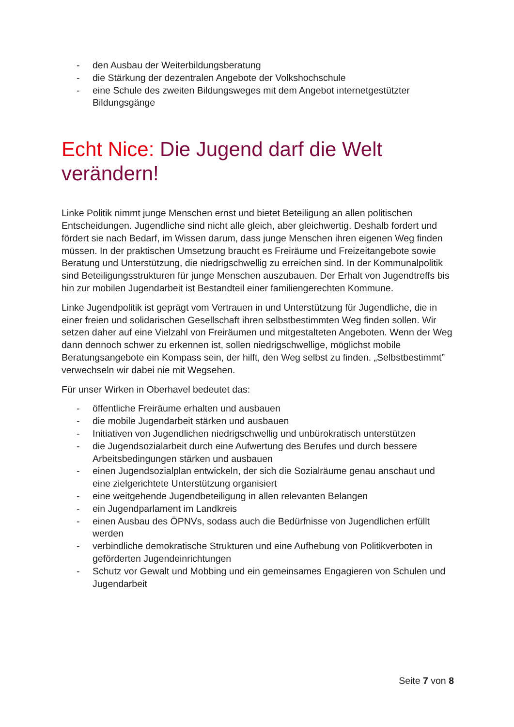- den Ausbau der Weiterbildungsberatung
- die Stärkung der dezentralen Angebote der Volkshochschule
- eine Schule des zweiten Bildungsweges mit dem Angebot internetgestützter Bildungsgänge
Echt Nice: Die Jugend darf die Welt verändern!
Linke Politik nimmt junge Menschen ernst und bietet Beteiligung an allen politischen Entscheidungen. Jugendliche sind nicht alle gleich, aber gleichwertig. Deshalb fordert und fördert sie nach Bedarf, im Wissen darum, dass junge Menschen ihren eigenen Weg finden müssen. In der praktischen Umsetzung braucht es Freiräume und Freizeitangebote sowie Beratung und Unterstützung, die niedrigschwellig zu erreichen sind. In der Kommunalpolitik sind Beteiligungsstrukturen für junge Menschen auszubauen. Der Erhalt von Jugendtreffs bis hin zur mobilen Jugendarbeit ist Bestandteil einer familiengerechten Kommune.
Linke Jugendpolitik ist geprägt vom Vertrauen in und Unterstützung für Jugendliche, die in einer freien und solidarischen Gesellschaft ihren selbstbestimmten Weg finden sollen. Wir setzen daher auf eine Vielzahl von Freiräumen und mitgestalteten Angeboten. Wenn der Weg dann dennoch schwer zu erkennen ist, sollen niedrigschwellige, möglichst mobile Beratungsangebote ein Kompass sein, der hilft, den Weg selbst zu finden. „Selbstbestimmt” verwechseln wir dabei nie mit Wegsehen.
Für unser Wirken in Oberhavel bedeutet das:
- öffentliche Freiräume erhalten und ausbauen
- die mobile Jugendarbeit stärken und ausbauen
- Initiativen von Jugendlichen niedrigschwellig und unbürokratisch unterstützen
- die Jugendsozialarbeit durch eine Aufwertung des Berufes und durch bessere Arbeitsbedingungen stärken und ausbauen
- einen Jugendsozialplan entwickeln, der sich die Sozialräume genau anschaut und eine zielgerichtete Unterstützung organisiert
- eine weitgehende Jugendbeteiligung in allen relevanten Belangen
- ein Jugendparlament im Landkreis
- einen Ausbau des ÖPNVs, sodass auch die Bedürfnisse von Jugendlichen erfüllt werden
- verbindliche demokratische Strukturen und eine Aufhebung von Politikverboten in geförderten Jugendeinrichtungen
- Schutz vor Gewalt und Mobbing und ein gemeinsames Engagieren von Schulen und Jugendarbeit
Seite 7 von 8